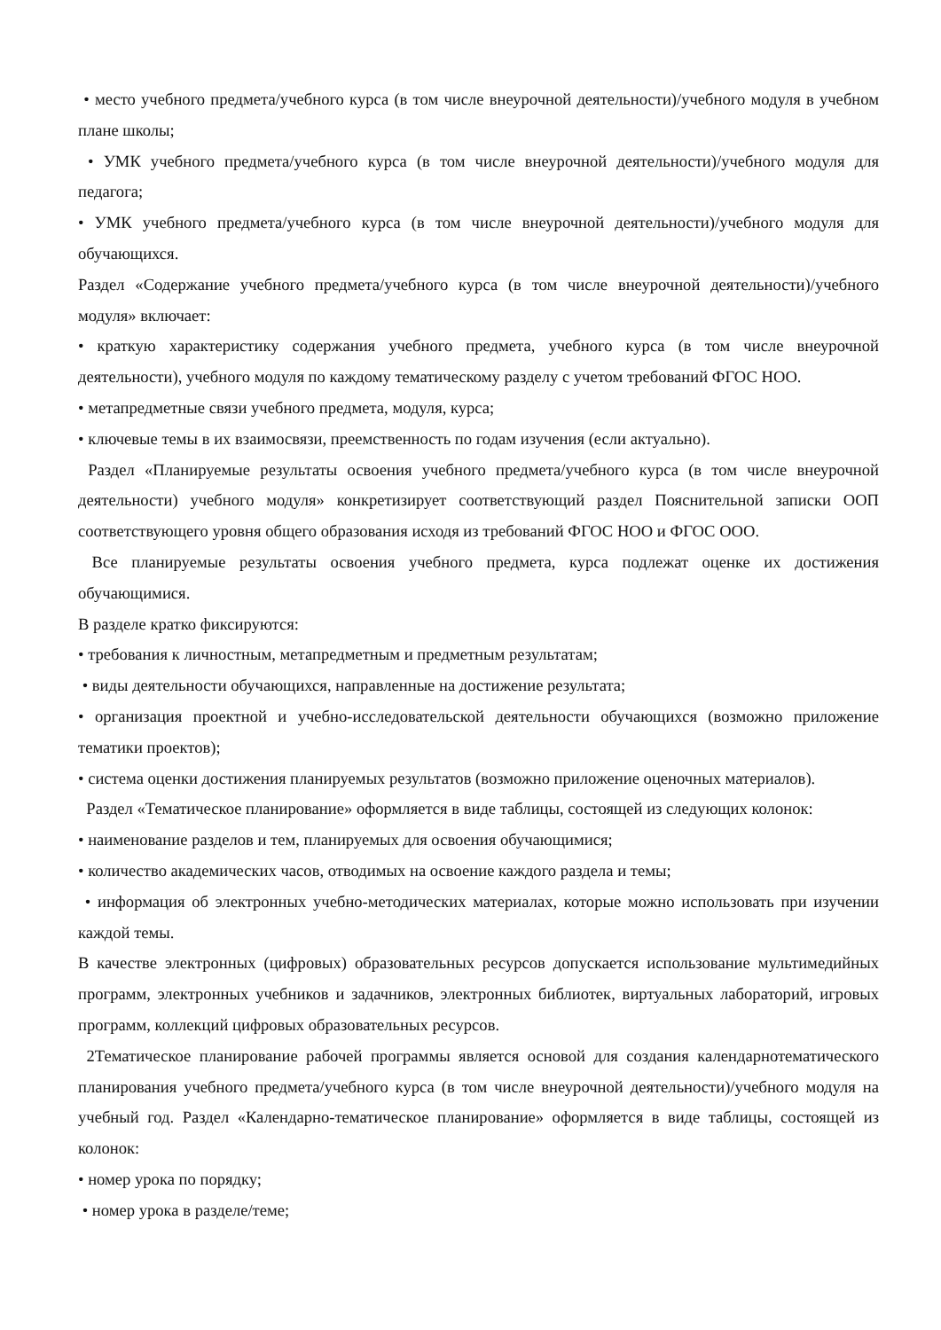• место учебного предмета/учебного курса (в том числе внеурочной деятельности)/учебного модуля в учебном плане школы;
• УМК учебного предмета/учебного курса (в том числе внеурочной деятельности)/учебного модуля для педагога;
• УМК учебного предмета/учебного курса (в том числе внеурочной деятельности)/учебного модуля для обучающихся.
Раздел «Содержание учебного предмета/учебного курса (в том числе внеурочной деятельности)/учебного модуля» включает:
• краткую характеристику содержания учебного предмета, учебного курса (в том числе внеурочной деятельности), учебного модуля по каждому тематическому разделу с учетом требований ФГОС НОО.
• метапредметные связи учебного предмета, модуля, курса;
• ключевые темы в их взаимосвязи, преемственность по годам изучения (если актуально).
Раздел «Планируемые результаты освоения учебного предмета/учебного курса (в том числе внеурочной деятельности) учебного модуля» конкретизирует соответствующий раздел Пояснительной записки ООП соответствующего уровня общего образования исходя из требований ФГОС НОО и ФГОС ООО.
Все планируемые результаты освоения учебного предмета, курса подлежат оценке их достижения обучающимися.
В разделе кратко фиксируются:
• требования к личностным, метапредметным и предметным результатам;
• виды деятельности обучающихся, направленные на достижение результата;
• организация проектной и учебно-исследовательской деятельности обучающихся (возможно приложение тематики проектов);
• система оценки достижения планируемых результатов (возможно приложение оценочных материалов).
Раздел «Тематическое планирование» оформляется в виде таблицы, состоящей из следующих колонок:
• наименование разделов и тем, планируемых для освоения обучающимися;
• количество академических часов, отводимых на освоение каждого раздела и темы;
• информация об электронных учебно-методических материалах, которые можно использовать при изучении каждой темы.
В качестве электронных (цифровых) образовательных ресурсов допускается использование мультимедийных программ, электронных учебников и задачников, электронных библиотек, виртуальных лабораторий, игровых программ, коллекций цифровых образовательных ресурсов.
2Тематическое планирование рабочей программы является основой для создания календарнотематического планирования учебного предмета/учебного курса (в том числе внеурочной деятельности)/учебного модуля на учебный год. Раздел «Календарно-тематическое планирование» оформляется в виде таблицы, состоящей из колонок:
• номер урока по порядку;
• номер урока в разделе/теме;